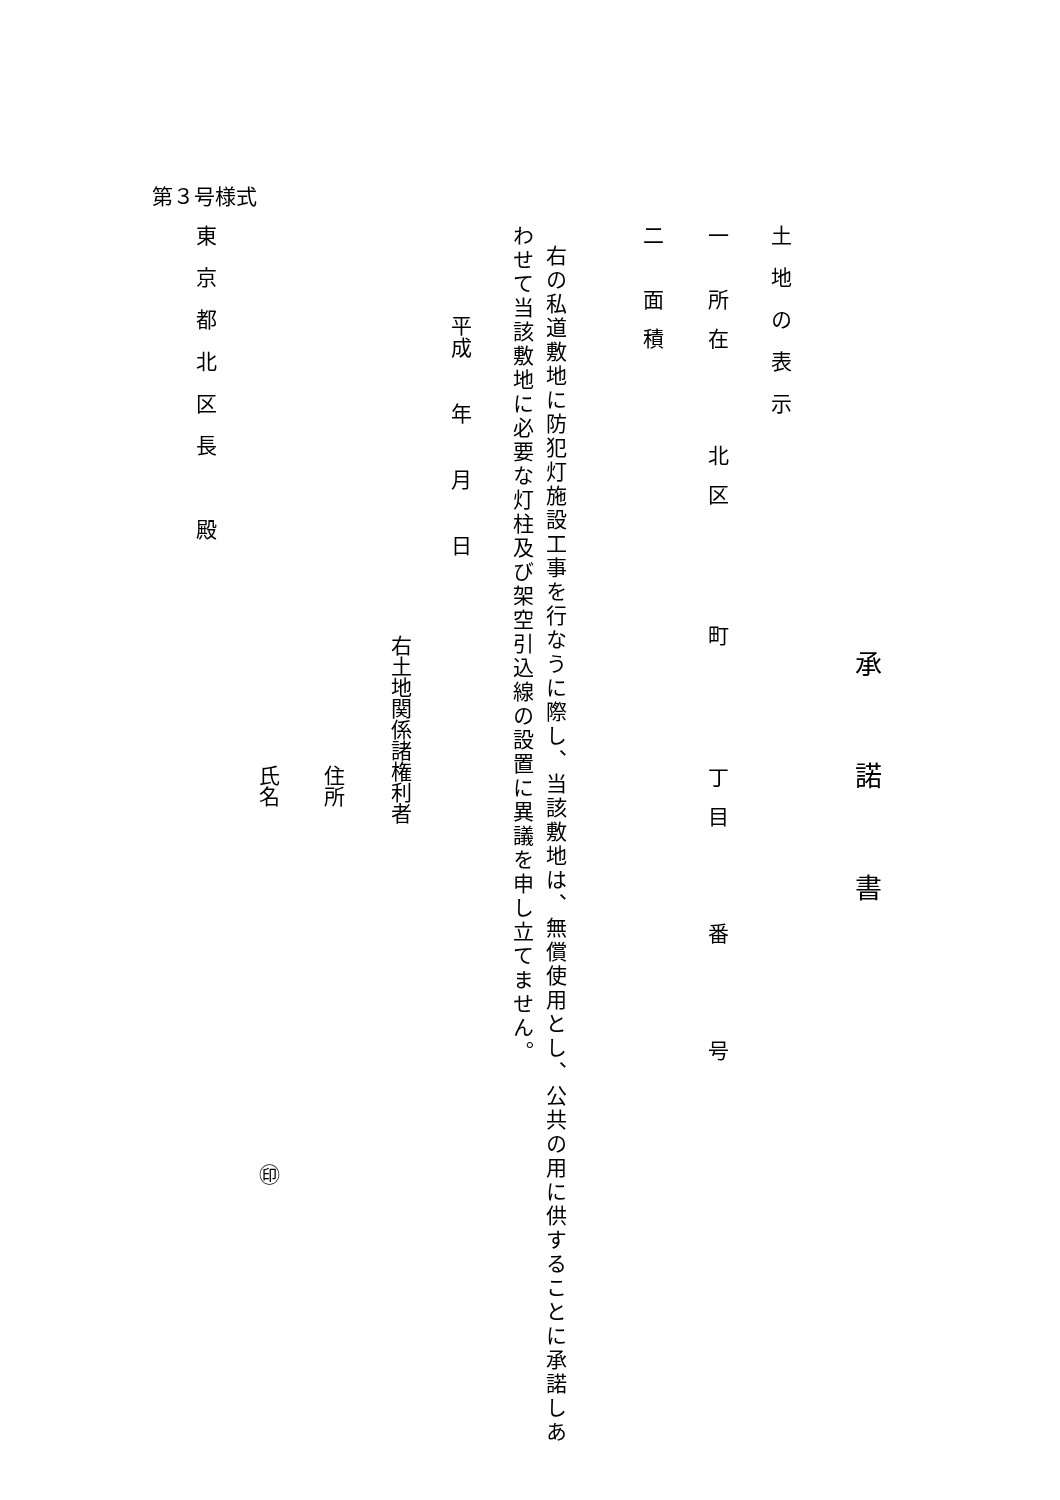第３号様式
承諾書
土地の表示
一 所在　　北区　　 町　　 丁目　　番　　号
二 面積
右の私道敷地に防犯灯施設工事を行なうに際し、当該敷地は、無償使用とし、公共の用に供することに承諾しあ
わせて当該敷地に必要な灯柱及び架空引込線の設置に異議を申し立てません。
平成　　年　　月　　日
右土地関係諸権利者
住所
氏名　　　　　　　　　　　　　　　　　㊞
東京都北区長　殿